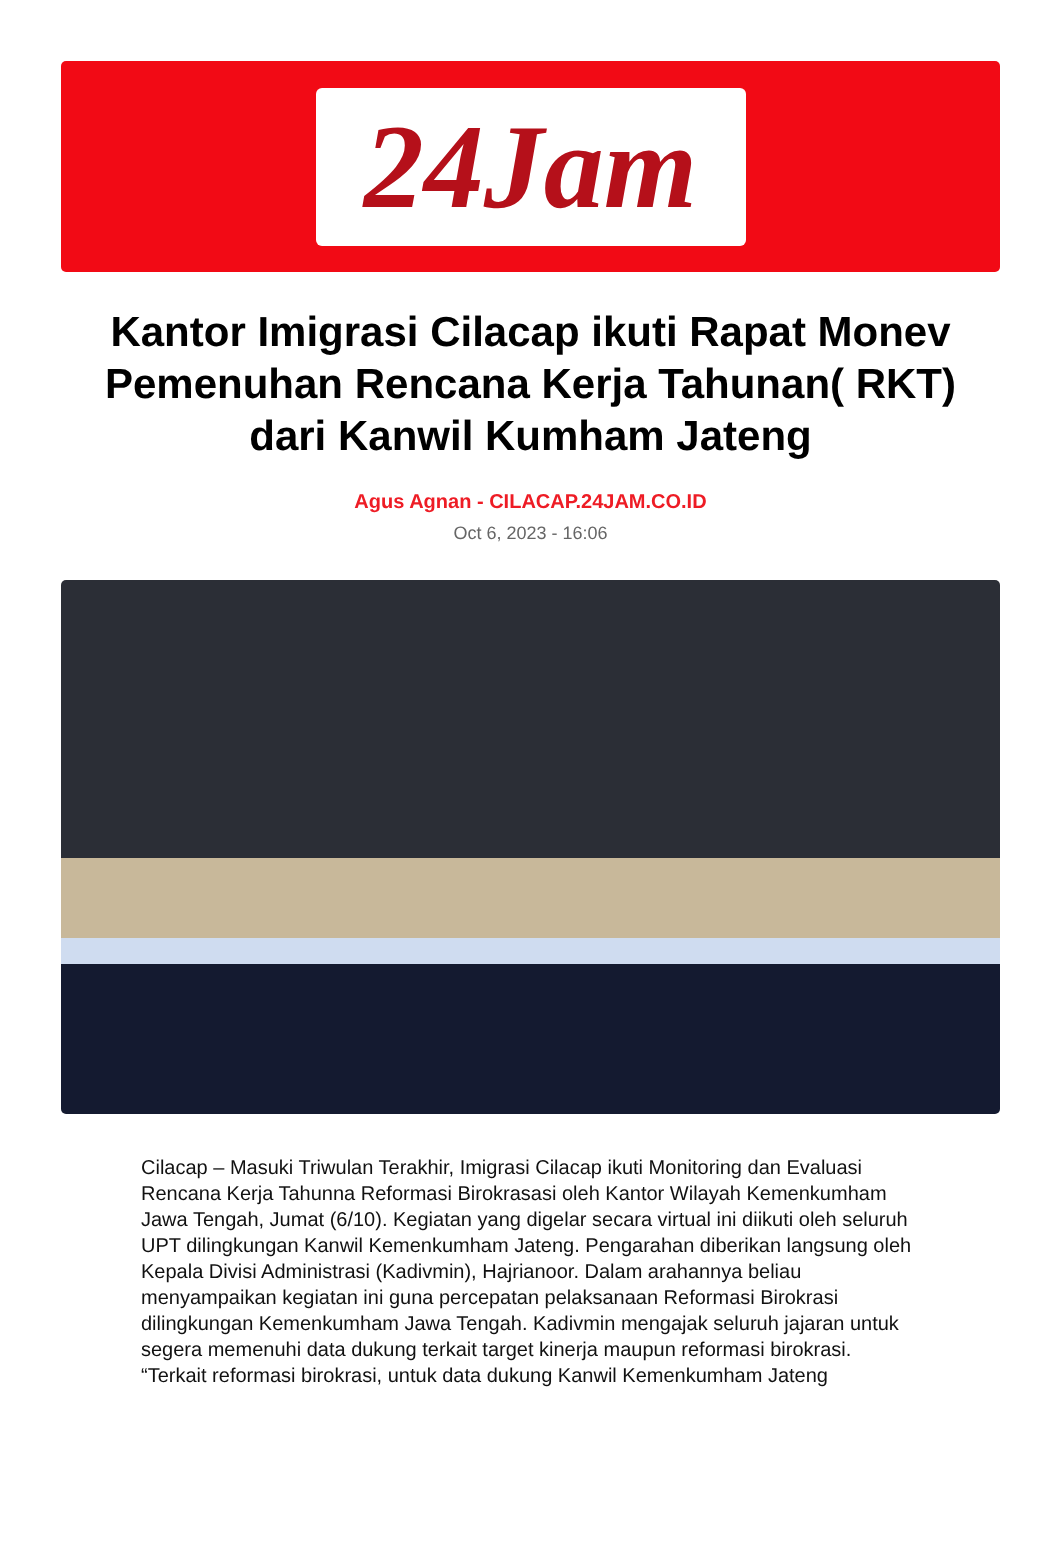24Jam
Kantor Imigrasi Cilacap ikuti Rapat Monev Pemenuhan Rencana Kerja Tahunan( RKT) dari Kanwil Kumham Jateng
Agus Agnan - CILACAP.24JAM.CO.ID
Oct 6, 2023 - 16:06
Cilacap – Masuki Triwulan Terakhir, Imigrasi Cilacap ikuti Monitoring dan Evaluasi Rencana Kerja Tahunna Reformasi Birokrasasi oleh Kantor Wilayah Kemenkumham Jawa Tengah, Jumat (6/10). Kegiatan yang digelar secara virtual ini diikuti oleh seluruh UPT dilingkungan Kanwil Kemenkumham Jateng. Pengarahan diberikan langsung oleh Kepala Divisi Administrasi (Kadivmin), Hajrianoor. Dalam arahannya beliau menyampaikan kegiatan ini guna percepatan pelaksanaan Reformasi Birokrasi dilingkungan Kemenkumham Jawa Tengah. Kadivmin mengajak seluruh jajaran untuk segera memenuhi data dukung terkait target kinerja maupun reformasi birokrasi.
“Terkait reformasi birokrasi, untuk data dukung Kanwil Kemenkumham Jateng